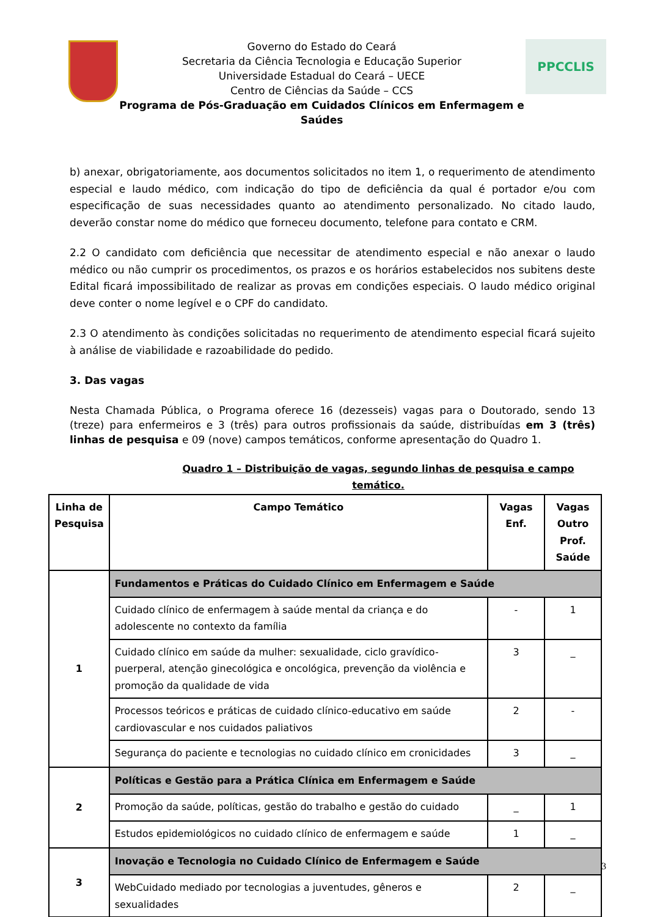Governo do Estado do Ceará
Secretaria da Ciência Tecnologia e Educação Superior
Universidade Estadual do Ceará – UECE
Centro de Ciências da Saúde – CCS
Programa de Pós-Graduação em Cuidados Clínicos em Enfermagem e Saúdes
PPCCLIS
b) anexar, obrigatoriamente, aos documentos solicitados no item 1, o requerimento de atendimento especial e laudo médico, com indicação do tipo de deficiência da qual é portador e/ou com especificação de suas necessidades quanto ao atendimento personalizado. No citado laudo, deverão constar nome do médico que forneceu documento, telefone para contato e CRM.
2.2 O candidato com deficiência que necessitar de atendimento especial e não anexar o laudo médico ou não cumprir os procedimentos, os prazos e os horários estabelecidos nos subitens deste Edital ficará impossibilitado de realizar as provas em condições especiais. O laudo médico original deve conter o nome legível e o CPF do candidato.
2.3 O atendimento às condições solicitadas no requerimento de atendimento especial ficará sujeito à análise de viabilidade e razoabilidade do pedido.
3. Das vagas
Nesta Chamada Pública, o Programa oferece 16 (dezesseis) vagas para o Doutorado, sendo 13 (treze) para enfermeiros e 3 (três) para outros profissionais da saúde, distribuídas em 3 (três) linhas de pesquisa e 09 (nove) campos temáticos, conforme apresentação do Quadro 1.
Quadro 1 – Distribuição de vagas, segundo linhas de pesquisa e campo temático.
| Linha de Pesquisa | Campo Temático | Vagas Enf. | Vagas Outro Prof. Saúde |
| --- | --- | --- | --- |
| 1 | Fundamentos e Práticas do Cuidado Clínico em Enfermagem e Saúde | | |
| | Cuidado clínico de enfermagem à saúde mental da criança e do adolescente no contexto da família | - | 1 |
| | Cuidado clínico em saúde da mulher: sexualidade, ciclo gravídico-puerperal, atenção ginecológica e oncológica, prevenção da violência e promoção da qualidade de vida | 3 | _ |
| | Processos teóricos e práticas de cuidado clínico-educativo em saúde cardiovascular e nos cuidados paliativos | 2 | - |
| | Segurança do paciente e tecnologias no cuidado clínico em cronicidades | 3 | _ |
| 2 | Políticas e Gestão para a Prática Clínica em Enfermagem e Saúde | | |
| | Promoção da saúde, políticas, gestão do trabalho e gestão do cuidado | _ | 1 |
| | Estudos epidemiológicos no cuidado clínico de enfermagem e saúde | 1 | _ |
| 3 | Inovação e Tecnologia no Cuidado Clínico de Enfermagem e Saúde | | |
| | WebCuidado mediado por tecnologias a juventudes, gêneros e sexualidades | 2 | _ |
3